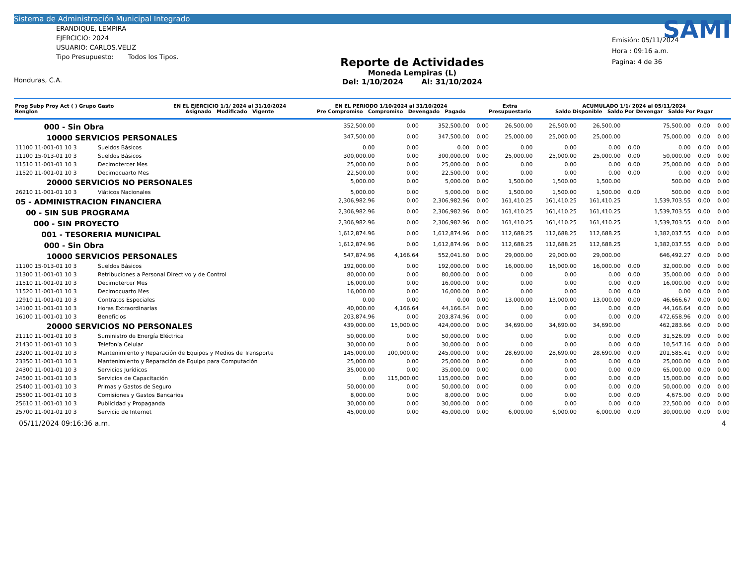Sistema de Administración Municipal Integrado
ERANDIQUE, LEMPIRA
EJERCICIO: 2024
USUARIO: CARLOS.VELIZ
Tipo Presupuesto: Todos los Tipos.
Honduras, C.A.
Reporte de Actividades
Moneda Lempiras (L)
Del: 1/10/2024 Al: 31/10/2024
SAMI
Emisión: 05/11/2024
Hora : 09:16 a.m.
Pagina: 4 de 36
| Prog Subp Proy Act ( ) Grupo Gasto Renglon | EN EL EJERCICIO 1/1/ 2024 al 31/10/2024 Asignado Modificado Vigente | EN EL PERIODO 1/10/2024 al 31/10/2024 Pre Compromiso Compromiso Devengado Pagado | Extra Presupuestario | ACUMULADO 1/1/ 2024 al 05/11/2024 Saldo Disponible Saldo Por Devengar Saldo Por Pagar |
| --- | --- | --- | --- | --- |
| 000 - Sin Obra | | 352,500.00 | 0.00 | 352,500.00 | 0.00 | 26,500.00 | 26,500.00 | 26,500.00 | | 75,500.00 | 0.00 | 0.00 |
| 10000 SERVICIOS PERSONALES | | 347,500.00 | 0.00 | 347,500.00 | 0.00 | 25,000.00 | 25,000.00 | 25,000.00 | | 75,000.00 | 0.00 | 0.00 |
| 11100 11-001-01 10 3 | Sueldos Básicos | 0.00 | 0.00 | 0.00 | 0.00 | 0.00 | 0.00 | 0.00 | 0.00 | 0.00 | 0.00 | 0.00 |
| 11100 15-013-01 10 3 | Sueldos Básicos | 300,000.00 | 0.00 | 300,000.00 | 0.00 | 25,000.00 | 25,000.00 | 25,000.00 | 0.00 | 50,000.00 | 0.00 | 0.00 |
| 11510 11-001-01 10 3 | Decimotercer Mes | 25,000.00 | 0.00 | 25,000.00 | 0.00 | 0.00 | 0.00 | 0.00 | 0.00 | 25,000.00 | 0.00 | 0.00 |
| 11520 11-001-01 10 3 | Decimocuarto Mes | 22,500.00 | 0.00 | 22,500.00 | 0.00 | 0.00 | 0.00 | 0.00 | 0.00 | 0.00 | 0.00 | 0.00 |
| 20000 SERVICIOS NO PERSONALES | | 5,000.00 | 0.00 | 5,000.00 | 0.00 | 1,500.00 | 1,500.00 | 1,500.00 | | 500.00 | 0.00 | 0.00 |
| 26210 11-001-01 10 3 | Viáticos Nacionales | 5,000.00 | 0.00 | 5,000.00 | 0.00 | 1,500.00 | 1,500.00 | 1,500.00 | 0.00 | 500.00 | 0.00 | 0.00 |
| 05 - ADMINISTRACION FINANCIERA | | 2,306,982.96 | 0.00 | 2,306,982.96 | 0.00 | 161,410.25 | 161,410.25 | 161,410.25 | | 1,539,703.55 | 0.00 | 0.00 |
| 00 - SIN SUB PROGRAMA | | 2,306,982.96 | 0.00 | 2,306,982.96 | 0.00 | 161,410.25 | 161,410.25 | 161,410.25 | | 1,539,703.55 | 0.00 | 0.00 |
| 000 - SIN PROYECTO | | 2,306,982.96 | 0.00 | 2,306,982.96 | 0.00 | 161,410.25 | 161,410.25 | 161,410.25 | | 1,539,703.55 | 0.00 | 0.00 |
| 001 - TESORERIA MUNICIPAL | | 1,612,874.96 | 0.00 | 1,612,874.96 | 0.00 | 112,688.25 | 112,688.25 | 112,688.25 | | 1,382,037.55 | 0.00 | 0.00 |
| 000 - Sin Obra | | 1,612,874.96 | 0.00 | 1,612,874.96 | 0.00 | 112,688.25 | 112,688.25 | 112,688.25 | | 1,382,037.55 | 0.00 | 0.00 |
| 10000 SERVICIOS PERSONALES | | 547,874.96 | 4,166.64 | 552,041.60 | 0.00 | 29,000.00 | 29,000.00 | 29,000.00 | | 646,492.27 | 0.00 | 0.00 |
| 11100 15-013-01 10 3 | Sueldos Básicos | 192,000.00 | 0.00 | 192,000.00 | 0.00 | 16,000.00 | 16,000.00 | 16,000.00 | 0.00 | 32,000.00 | 0.00 | 0.00 |
| 11300 11-001-01 10 3 | Retribuciones a Personal Directivo y de Control | 80,000.00 | 0.00 | 80,000.00 | 0.00 | 0.00 | 0.00 | 0.00 | 0.00 | 35,000.00 | 0.00 | 0.00 |
| 11510 11-001-01 10 3 | Decimotercer Mes | 16,000.00 | 0.00 | 16,000.00 | 0.00 | 0.00 | 0.00 | 0.00 | 0.00 | 16,000.00 | 0.00 | 0.00 |
| 11520 11-001-01 10 3 | Decimocuarto Mes | 16,000.00 | 0.00 | 16,000.00 | 0.00 | 0.00 | 0.00 | 0.00 | 0.00 | 0.00 | 0.00 | 0.00 |
| 12910 11-001-01 10 3 | Contratos Especiales | 0.00 | 0.00 | 0.00 | 0.00 | 13,000.00 | 13,000.00 | 13,000.00 | 0.00 | 46,666.67 | 0.00 | 0.00 |
| 14100 11-001-01 10 3 | Horas Extraordinarias | 40,000.00 | 4,166.64 | 44,166.64 | 0.00 | 0.00 | 0.00 | 0.00 | 0.00 | 44,166.64 | 0.00 | 0.00 |
| 16100 11-001-01 10 3 | Beneficios | 203,874.96 | 0.00 | 203,874.96 | 0.00 | 0.00 | 0.00 | 0.00 | 0.00 | 472,658.96 | 0.00 | 0.00 |
| 20000 SERVICIOS NO PERSONALES | | 439,000.00 | 15,000.00 | 424,000.00 | 0.00 | 34,690.00 | 34,690.00 | 34,690.00 | | 462,283.66 | 0.00 | 0.00 |
| 21110 11-001-01 10 3 | Suministro de Energía Eléctrica | 50,000.00 | 0.00 | 50,000.00 | 0.00 | 0.00 | 0.00 | 0.00 | 0.00 | 31,526.09 | 0.00 | 0.00 |
| 21430 11-001-01 10 3 | Telefonía Celular | 30,000.00 | 0.00 | 30,000.00 | 0.00 | 0.00 | 0.00 | 0.00 | 0.00 | 10,547.16 | 0.00 | 0.00 |
| 23200 11-001-01 10 3 | Mantenimiento y Reparación de Equipos y Medios de Transporte | 145,000.00 | 100,000.00 | 245,000.00 | 0.00 | 28,690.00 | 28,690.00 | 28,690.00 | 0.00 | 201,585.41 | 0.00 | 0.00 |
| 23350 11-001-01 10 3 | Mantenimiento y Reparación de Equipo para Computación | 25,000.00 | 0.00 | 25,000.00 | 0.00 | 0.00 | 0.00 | 0.00 | 0.00 | 25,000.00 | 0.00 | 0.00 |
| 24300 11-001-01 10 3 | Servicios Jurídicos | 35,000.00 | 0.00 | 35,000.00 | 0.00 | 0.00 | 0.00 | 0.00 | 0.00 | 65,000.00 | 0.00 | 0.00 |
| 24500 11-001-01 10 3 | Servicios de Capacitación | 0.00 | 115,000.00 | 115,000.00 | 0.00 | 0.00 | 0.00 | 0.00 | 0.00 | 15,000.00 | 0.00 | 0.00 |
| 25400 11-001-01 10 3 | Primas y Gastos de Seguro | 50,000.00 | 0.00 | 50,000.00 | 0.00 | 0.00 | 0.00 | 0.00 | 0.00 | 50,000.00 | 0.00 | 0.00 |
| 25500 11-001-01 10 3 | Comisiones y Gastos Bancarios | 8,000.00 | 0.00 | 8,000.00 | 0.00 | 0.00 | 0.00 | 0.00 | 0.00 | 4,675.00 | 0.00 | 0.00 |
| 25610 11-001-01 10 3 | Publicidad y Propaganda | 30,000.00 | 0.00 | 30,000.00 | 0.00 | 0.00 | 0.00 | 0.00 | 0.00 | 22,500.00 | 0.00 | 0.00 |
| 25700 11-001-01 10 3 | Servicio de Internet | 45,000.00 | 0.00 | 45,000.00 | 0.00 | 6,000.00 | 6,000.00 | 6,000.00 | 0.00 | 30,000.00 | 0.00 | 0.00 |
05/11/2024 09:16:36 a.m. 4